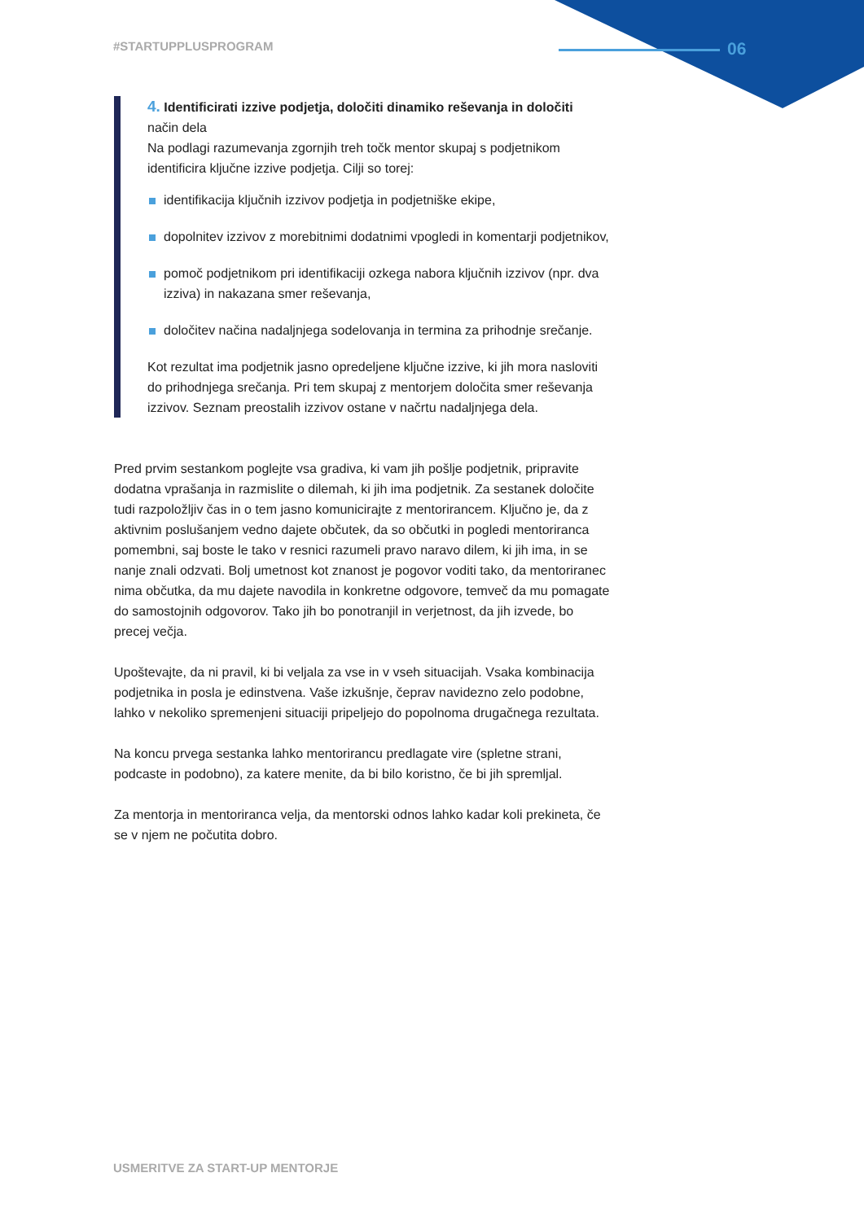#STARTUPPLUSPROGRAM 06
4. Identificirati izzive podjetja, določiti dinamiko reševanja in določiti
način dela
Na podlagi razumevanja zgornjih treh točk mentor skupaj s podjetnikom identificira ključne izzive podjetja. Cilji so torej:
identifikacija ključnih izzivov podjetja in podjetniške ekipe,
dopolnitev izzivov z morebitnimi dodatnimi vpogledi in komentarji podjetnikov,
pomoč podjetnikom pri identifikaciji ozkega nabora ključnih izzivov (npr. dva izziva) in nakazana smer reševanja,
določitev načina nadaljnjega sodelovanja in termina za prihodnje srečanje.
Kot rezultat ima podjetnik jasno opredeljene ključne izzive, ki jih mora nasloviti do prihodnjega srečanja. Pri tem skupaj z mentorjem določita smer reševanja izzivov. Seznam preostalih izzivov ostane v načrtu nadaljnjega dela.
Pred prvim sestankom poglejte vsa gradiva, ki vam jih pošlje podjetnik, pripravite dodatna vprašanja in razmislite o dilemah, ki jih ima podjetnik. Za sestanek določite tudi razpoložljiv čas in o tem jasno komunicirajte z mentorirancem. Ključno je, da z aktivnim poslušanjem vedno dajete občutek, da so občutki in pogledi mentoriranca pomembni, saj boste le tako v resnici razumeli pravo naravo dilem, ki jih ima, in se nanje znali odzvati. Bolj umetnost kot znanost je pogovor voditi tako, da mentoriranec nima občutka, da mu dajete navodila in konkretne odgovore, temveč da mu pomagate do samostojnih odgovorov. Tako jih bo ponotranjil in verjetnost, da jih izvede, bo precej večja.
Upoštevajte, da ni pravil, ki bi veljala za vse in v vseh situacijah. Vsaka kombinacija podjetnika in posla je edinstvena. Vaše izkušnje, čeprav navidezno zelo podobne, lahko v nekoliko spremenjeni situaciji pripeljejo do popolnoma drugačnega rezultata.
Na koncu prvega sestanka lahko mentorirancu predlagate vire (spletne strani, podcaste in podobno), za katere menite, da bi bilo koristno, če bi jih spremljal.
Za mentorja in mentoriranca velja, da mentorski odnos lahko kadar koli prekineta, če se v njem ne počutita dobro.
USMERITVE ZA START-UP MENTORJE